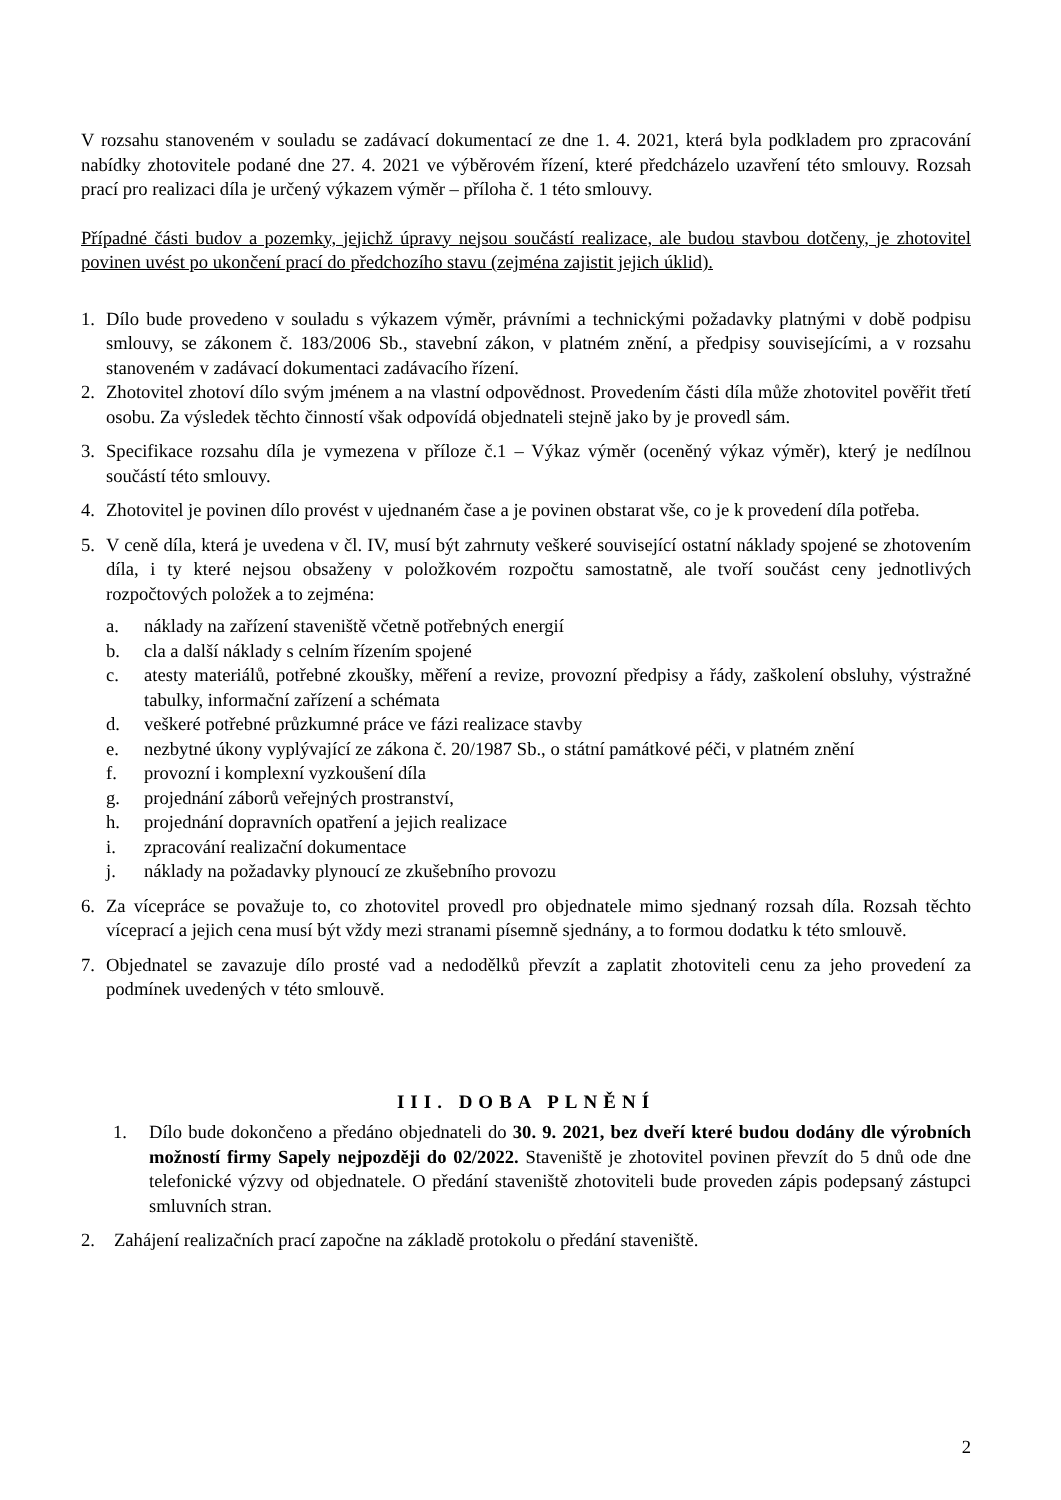V rozsahu stanoveném v souladu se zadávací dokumentací ze dne 1. 4. 2021, která byla podkladem pro zpracování nabídky zhotovitele podané dne 27. 4. 2021 ve výběrovém řízení, které předcházelo uzavření této smlouvy. Rozsah prací pro realizaci díla je určený výkazem výměr – příloha č. 1 této smlouvy.
Případné části budov a pozemky, jejichž úpravy nejsou součástí realizace, ale budou stavbou dotčeny, je zhotovitel povinen uvést po ukončení prací do předchozího stavu (zejména zajistit jejich úklid).
1. Dílo bude provedeno v souladu s výkazem výměr, právními a technickými požadavky platnými v době podpisu smlouvy, se zákonem č. 183/2006 Sb., stavební zákon, v platném znění, a předpisy souvisejícími, a v rozsahu stanoveném v zadávací dokumentaci zadávacího řízení.
2. Zhotovitel zhotoví dílo svým jménem a na vlastní odpovědnost. Provedením části díla může zhotovitel pověřit třetí osobu. Za výsledek těchto činností však odpovídá objednateli stejně jako by je provedl sám.
3. Specifikace rozsahu díla je vymezena v příloze č.1 – Výkaz výměr (oceněný výkaz výměr), který je nedílnou součástí této smlouvy.
4. Zhotovitel je povinen dílo provést v ujednaném čase a je povinen obstarat vše, co je k provedení díla potřeba.
5. V ceně díla, která je uvedena v čl. IV, musí být zahrnuty veškeré související ostatní náklady spojené se zhotovením díla, i ty které nejsou obsaženy v položkovém rozpočtu samostatně, ale tvoří součást ceny jednotlivých rozpočtových položek a to zejména:
a. náklady na zařízení staveniště včetně potřebných energií
b. cla a další náklady s celním řízením spojené
c. atesty materiálů, potřebné zkoušky, měření a revize, provozní předpisy a řády, zaškolení obsluhy, výstražné tabulky, informační zařízení a schémata
d. veškeré potřebné průzkumné práce ve fázi realizace stavby
e. nezbytné úkony vyplývající ze zákona č. 20/1987 Sb., o státní památkové péči, v platném znění
f. provozní i komplexní vyzkoušení díla
g. projednání záborů veřejných prostranství,
h. projednání dopravních opatření a jejich realizace
i. zpracování realizační dokumentace
j. náklady na požadavky plynoucí ze zkušebního provozu
6. Za vícepráce se považuje to, co zhotovitel provedl pro objednatele mimo sjednaný rozsah díla. Rozsah těchto víceprací a jejich cena musí být vždy mezi stranami písemně sjednány, a to formou dodatku k této smlouvě.
7. Objednatel se zavazuje dílo prosté vad a nedodělků převzít a zaplatit zhotoviteli cenu za jeho provedení za podmínek uvedených v této smlouvě.
III. DOBA PLNĚNÍ
1. Dílo bude dokončeno a předáno objednateli do 30. 9. 2021, bez dveří které budou dodány dle výrobních možností firmy Sapely nejpozději do 02/2022. Staveniště je zhotovitel povinen převzít do 5 dnů ode dne telefonické výzvy od objednatele. O předání staveniště zhotoviteli bude proveden zápis podepsaný zástupci smluvních stran.
2. Zahájení realizačních prací započne na základě protokolu o předání staveniště.
2